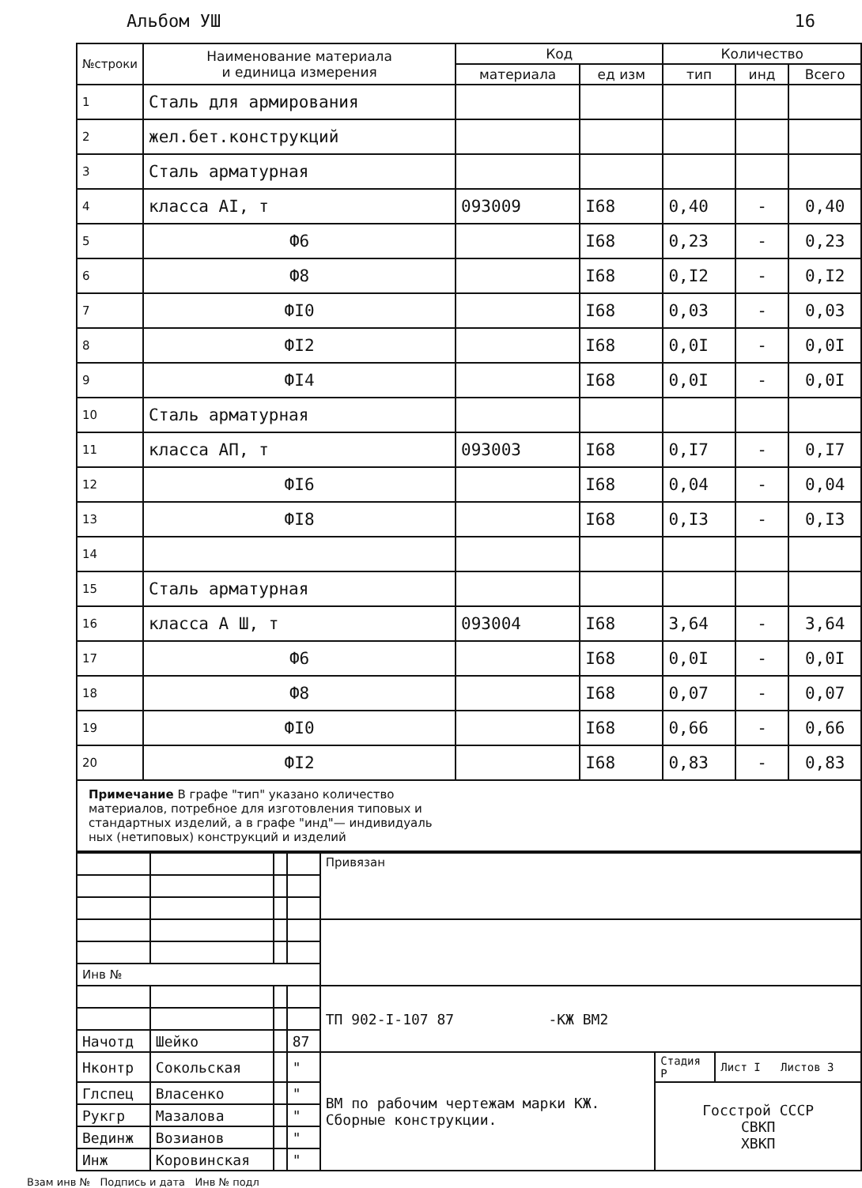Альбом УШ 16
| №строки | Наименование материала и единица измерения | Код | | Количество | | |
| --- | --- | --- | --- | --- | --- | --- |
| | | материала | ед изм | тип | инд | Всего |
| 1 | Сталь для армирования | | | | | |
| 2 | жел.бет.конструкций | | | | | |
| 3 | Сталь арматурная | | | | | |
| 4 | класса АI, т | 093009 | I68 | 0,40 | - | 0,40 |
| 5 | Ф6 | | I68 | 0,23 | - | 0,23 |
| 6 | Ф8 | | I68 | 0,I2 | - | 0,I2 |
| 7 | ФI0 | | I68 | 0,03 | - | 0,03 |
| 8 | ФI2 | | I68 | 0,0I | - | 0,0I |
| 9 | ФI4 | | I68 | 0,0I | - | 0,0I |
| 10 | Сталь арматурная | | | | | |
| 11 | класса АП, т | 093003 | I68 | 0,I7 | - | 0,I7 |
| 12 | ФI6 | | I68 | 0,04 | - | 0,04 |
| 13 | ФI8 | | I68 | 0,I3 | - | 0,I3 |
| 14 | | | | | | |
| 15 | Сталь арматурная | | | | | |
| 16 | класса А Ш, т | 093004 | I68 | 3,64 | - | 3,64 |
| 17 | Ф6 | | I68 | 0,0I | - | 0,0I |
| 18 | Ф8 | | I68 | 0,07 | - | 0,07 |
| 19 | ФI0 | | I68 | 0,66 | - | 0,66 |
| 20 | ФI2 | | I68 | 0,83 | - | 0,83 |
Примечание В графе "тип" указано количество
материалов, потребное для изготовления типовых и
стандартных изделий, а в графе "инд"— индивидуаль
ных (нетиповых) конструкций и изделий
| | | | | Привязан | | |
| Инв № | | | | | | |
| | | | | ТП 902-I-107 87 -КЖ ВМ2 | | |
| Начотд | Шейко | | 87 | | | |
| Нконтр | Сокольская | | " | ВМ по рабочим чертежам марки КЖ. Сборные конструкции. | Стадия Р | Лист I Листов 3 |
| Глспец | Власенко | | " | | Госстрой СССР СВКП ХВКП | |
| Рукгр | Мазалова | | " | | | |
| Вединж | Возианов | | " | | | |
| Инж | Коровинская | | " | | | |
Взам инв № Подпись и дата Инв № подл